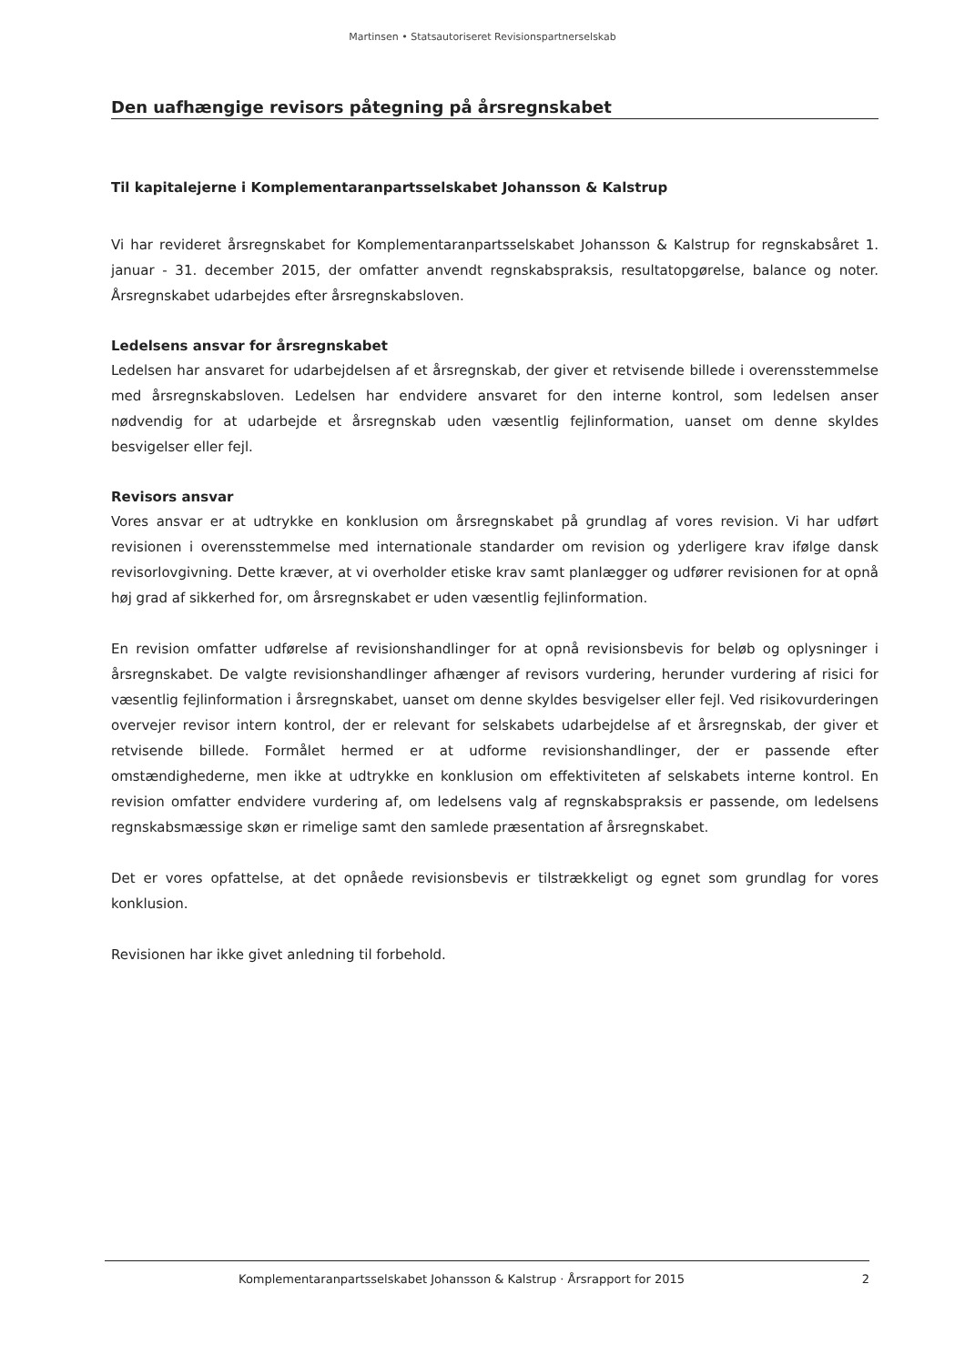Martinsen • Statsautoriseret Revisionspartnerselskab
Den uafhængige revisors påtegning på årsregnskabet
Til kapitalejerne i Komplementaranpartsselskabet Johansson & Kalstrup
Vi har revideret årsregnskabet for Komplementaranpartsselskabet Johansson & Kalstrup for regnskabsåret 1. januar - 31. december 2015, der omfatter anvendt regnskabspraksis, resultatopgørelse, balance og noter. Årsregnskabet udarbejdes efter årsregnskabsloven.
Ledelsens ansvar for årsregnskabet
Ledelsen har ansvaret for udarbejdelsen af et årsregnskab, der giver et retvisende billede i overensstemmelse med årsregnskabsloven. Ledelsen har endvidere ansvaret for den interne kontrol, som ledelsen anser nødvendig for at udarbejde et årsregnskab uden væsentlig fejlinformation, uanset om denne skyldes besvigelser eller fejl.
Revisors ansvar
Vores ansvar er at udtrykke en konklusion om årsregnskabet på grundlag af vores revision. Vi har udført revisionen i overensstemmelse med internationale standarder om revision og yderligere krav ifølge dansk revisorlovgivning. Dette kræver, at vi overholder etiske krav samt planlægger og udfører revisionen for at opnå høj grad af sikkerhed for, om årsregnskabet er uden væsentlig fejlinformation.
En revision omfatter udførelse af revisionshandlinger for at opnå revisionsbevis for beløb og oplysninger i årsregnskabet. De valgte revisionshandlinger afhænger af revisors vurdering, herunder vurdering af risici for væsentlig fejlinformation i årsregnskabet, uanset om denne skyldes besvigelser eller fejl. Ved risikovurderingen overvejer revisor intern kontrol, der er relevant for selskabets udarbejdelse af et årsregnskab, der giver et retvisende billede. Formålet hermed er at udforme revisionshandlinger, der er passende efter omstændighederne, men ikke at udtrykke en konklusion om effektiviteten af selskabets interne kontrol. En revision omfatter endvidere vurdering af, om ledelsens valg af regnskabspraksis er passende, om ledelsens regnskabsmæssige skøn er rimelige samt den samlede præsentation af årsregnskabet.
Det er vores opfattelse, at det opnåede revisionsbevis er tilstrækkeligt og egnet som grundlag for vores konklusion.
Revisionen har ikke givet anledning til forbehold.
Komplementaranpartsselskabet Johansson & Kalstrup · Årsrapport for 2015 2